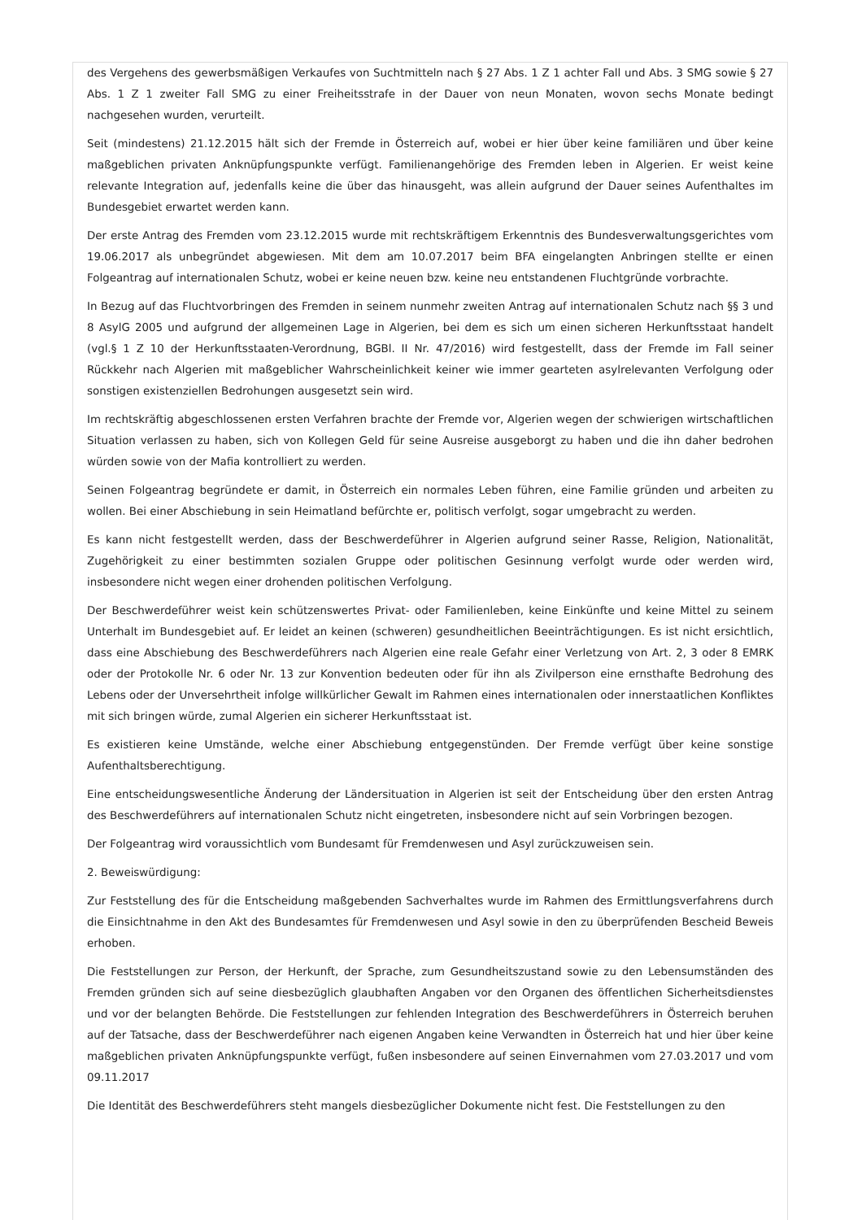des Vergehens des gewerbsmäßigen Verkaufes von Suchtmitteln nach § 27 Abs. 1 Z 1 achter Fall und Abs. 3 SMG sowie § 27 Abs. 1 Z 1 zweiter Fall SMG zu einer Freiheitsstrafe in der Dauer von neun Monaten, wovon sechs Monate bedingt nachgesehen wurden, verurteilt.
Seit (mindestens) 21.12.2015 hält sich der Fremde in Österreich auf, wobei er hier über keine familiären und über keine maßgeblichen privaten Anknüpfungspunkte verfügt. Familienangehörige des Fremden leben in Algerien. Er weist keine relevante Integration auf, jedenfalls keine die über das hinausgeht, was allein aufgrund der Dauer seines Aufenthaltes im Bundesgebiet erwartet werden kann.
Der erste Antrag des Fremden vom 23.12.2015 wurde mit rechtskräftigem Erkenntnis des Bundesverwaltungsgerichtes vom 19.06.2017 als unbegründet abgewiesen. Mit dem am 10.07.2017 beim BFA eingelangten Anbringen stellte er einen Folgeantrag auf internationalen Schutz, wobei er keine neuen bzw. keine neu entstandenen Fluchtgründe vorbrachte.
In Bezug auf das Fluchtvorbringen des Fremden in seinem nunmehr zweiten Antrag auf internationalen Schutz nach §§ 3 und 8 AsylG 2005 und aufgrund der allgemeinen Lage in Algerien, bei dem es sich um einen sicheren Herkunftsstaat handelt (vgl.§ 1 Z 10 der Herkunftsstaaten-Verordnung, BGBl. II Nr. 47/2016) wird festgestellt, dass der Fremde im Fall seiner Rückkehr nach Algerien mit maßgeblicher Wahrscheinlichkeit keiner wie immer gearteten asylrelevanten Verfolgung oder sonstigen existenziellen Bedrohungen ausgesetzt sein wird.
Im rechtskräftig abgeschlossenen ersten Verfahren brachte der Fremde vor, Algerien wegen der schwierigen wirtschaftlichen Situation verlassen zu haben, sich von Kollegen Geld für seine Ausreise ausgeborgt zu haben und die ihn daher bedrohen würden sowie von der Mafia kontrolliert zu werden.
Seinen Folgeantrag begründete er damit, in Österreich ein normales Leben führen, eine Familie gründen und arbeiten zu wollen. Bei einer Abschiebung in sein Heimatland befürchte er, politisch verfolgt, sogar umgebracht zu werden.
Es kann nicht festgestellt werden, dass der Beschwerdeführer in Algerien aufgrund seiner Rasse, Religion, Nationalität, Zugehörigkeit zu einer bestimmten sozialen Gruppe oder politischen Gesinnung verfolgt wurde oder werden wird, insbesondere nicht wegen einer drohenden politischen Verfolgung.
Der Beschwerdeführer weist kein schützenswertes Privat- oder Familienleben, keine Einkünfte und keine Mittel zu seinem Unterhalt im Bundesgebiet auf. Er leidet an keinen (schweren) gesundheitlichen Beeinträchtigungen. Es ist nicht ersichtlich, dass eine Abschiebung des Beschwerdeführers nach Algerien eine reale Gefahr einer Verletzung von Art. 2, 3 oder 8 EMRK oder der Protokolle Nr. 6 oder Nr. 13 zur Konvention bedeuten oder für ihn als Zivilperson eine ernsthafte Bedrohung des Lebens oder der Unversehrtheit infolge willkürlicher Gewalt im Rahmen eines internationalen oder innerstaatlichen Konfliktes mit sich bringen würde, zumal Algerien ein sicherer Herkunftsstaat ist.
Es existieren keine Umstände, welche einer Abschiebung entgegenstünden. Der Fremde verfügt über keine sonstige Aufenthaltsberechtigung.
Eine entscheidungswesentliche Änderung der Ländersituation in Algerien ist seit der Entscheidung über den ersten Antrag des Beschwerdeführers auf internationalen Schutz nicht eingetreten, insbesondere nicht auf sein Vorbringen bezogen.
Der Folgeantrag wird voraussichtlich vom Bundesamt für Fremdenwesen und Asyl zurückzuweisen sein.
2. Beweiswürdigung:
Zur Feststellung des für die Entscheidung maßgebenden Sachverhaltes wurde im Rahmen des Ermittlungsverfahrens durch die Einsichtnahme in den Akt des Bundesamtes für Fremdenwesen und Asyl sowie in den zu überprüfenden Bescheid Beweis erhoben.
Die Feststellungen zur Person, der Herkunft, der Sprache, zum Gesundheitszustand sowie zu den Lebensumständen des Fremden gründen sich auf seine diesbezüglich glaubhaften Angaben vor den Organen des öffentlichen Sicherheitsdienstes und vor der belangten Behörde. Die Feststellungen zur fehlenden Integration des Beschwerdeführers in Österreich beruhen auf der Tatsache, dass der Beschwerdeführer nach eigenen Angaben keine Verwandten in Österreich hat und hier über keine maßgeblichen privaten Anknüpfungspunkte verfügt, fußen insbesondere auf seinen Einvernahmen vom 27.03.2017 und vom 09.11.2017
Die Identität des Beschwerdeführers steht mangels diesbezüglicher Dokumente nicht fest. Die Feststellungen zu den